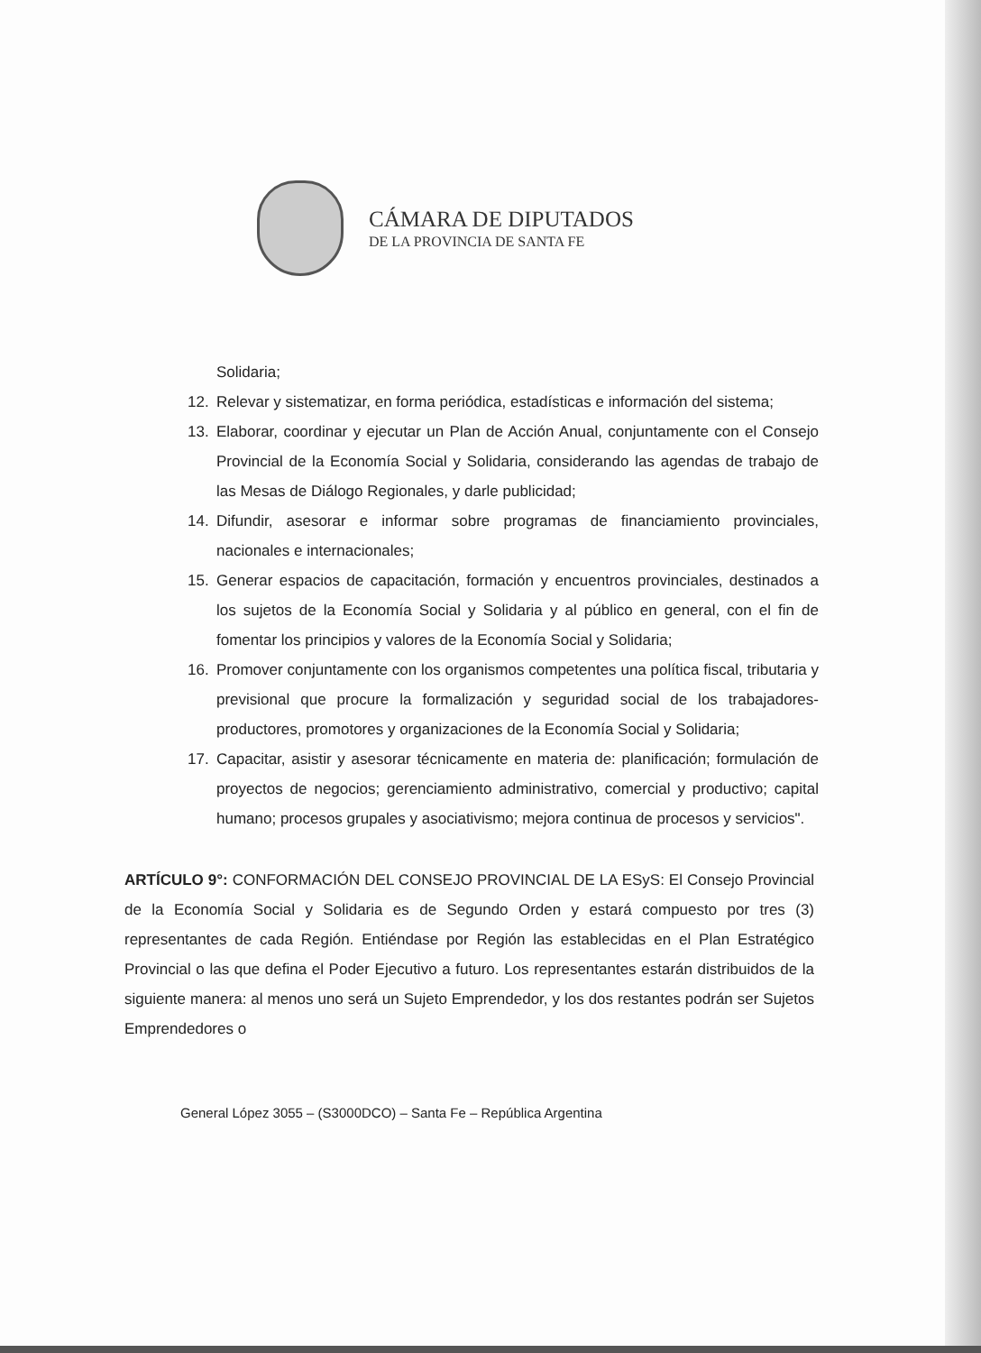CÁMARA DE DIPUTADOS
DE LA PROVINCIA DE SANTA FE
Solidaria;
12. Relevar y sistematizar, en forma periódica, estadísticas e información del sistema;
13. Elaborar, coordinar y ejecutar un Plan de Acción Anual, conjuntamente con el Consejo Provincial de la Economía Social y Solidaria, considerando las agendas de trabajo de las Mesas de Diálogo Regionales, y darle publicidad;
14. Difundir, asesorar e informar sobre programas de financiamiento provinciales, nacionales e internacionales;
15. Generar espacios de capacitación, formación y encuentros provinciales, destinados a los sujetos de la Economía Social y Solidaria y al público en general, con el fin de fomentar los principios y valores de la Economía Social y Solidaria;
16. Promover conjuntamente con los organismos competentes una política fiscal, tributaria y previsional que procure la formalización y seguridad social de los trabajadores-productores, promotores y organizaciones de la Economía Social y Solidaria;
17. Capacitar, asistir y asesorar técnicamente en materia de: planificación; formulación de proyectos de negocios; gerenciamiento administrativo, comercial y productivo; capital humano; procesos grupales y asociativismo; mejora continua de procesos y servicios".
ARTÍCULO 9°: CONFORMACIÓN DEL CONSEJO PROVINCIAL DE LA ESyS: El Consejo Provincial de la Economía Social y Solidaria es de Segundo Orden y estará compuesto por tres (3) representantes de cada Región. Entiéndase por Región las establecidas en el Plan Estratégico Provincial o las que defina el Poder Ejecutivo a futuro. Los representantes estarán distribuidos de la siguiente manera: al menos uno será un Sujeto Emprendedor, y los dos restantes podrán ser Sujetos Emprendedores o
General López 3055 – (S3000DCO) – Santa Fe – República Argentina